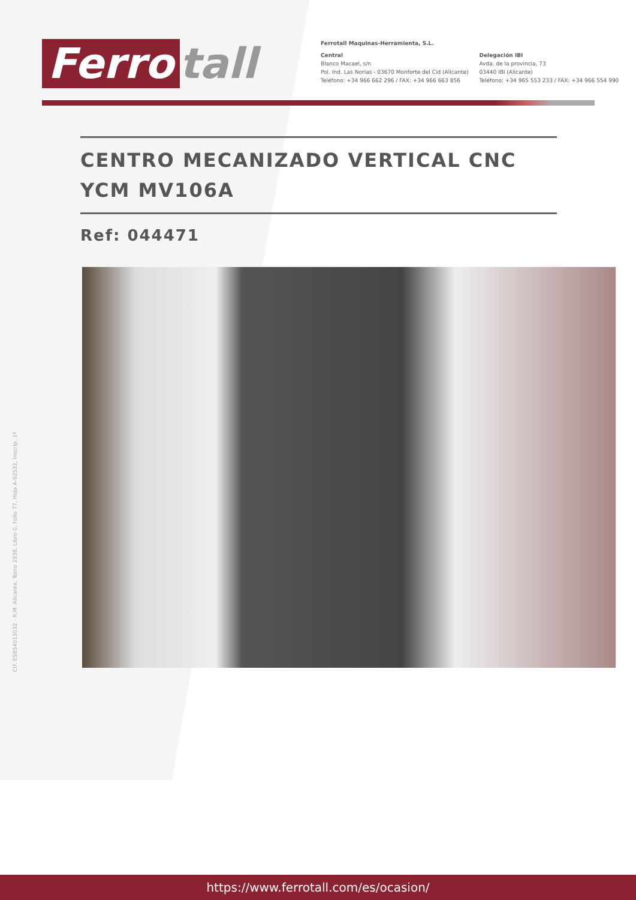Ferro tall
Ferrotall Maquinas-Herramienta, S.L.
Central
Blanco Macael, s/n
Pol. Ind. Las Norias - 03670 Monforte del Cid (Alicante)
Teléfono: +34 966 662 296 / FAX: +34 966 663 856
Delegación IBI
Avda. de la provincia, 73
03440 IBI (Alicante)
Teléfono: +34 965 553 233 / FAX: +34 966 554 990
CENTRO MECANIZADO VERTICAL CNC YCM MV106A
Ref: 044471
CIF. ESB54013032 - R.M. Alicante, Tomo 2938, Libro 0, Folio 77, Hoja A-92532, Inscrip. 1ª
https://www.ferrotall.com/es/ocasion/